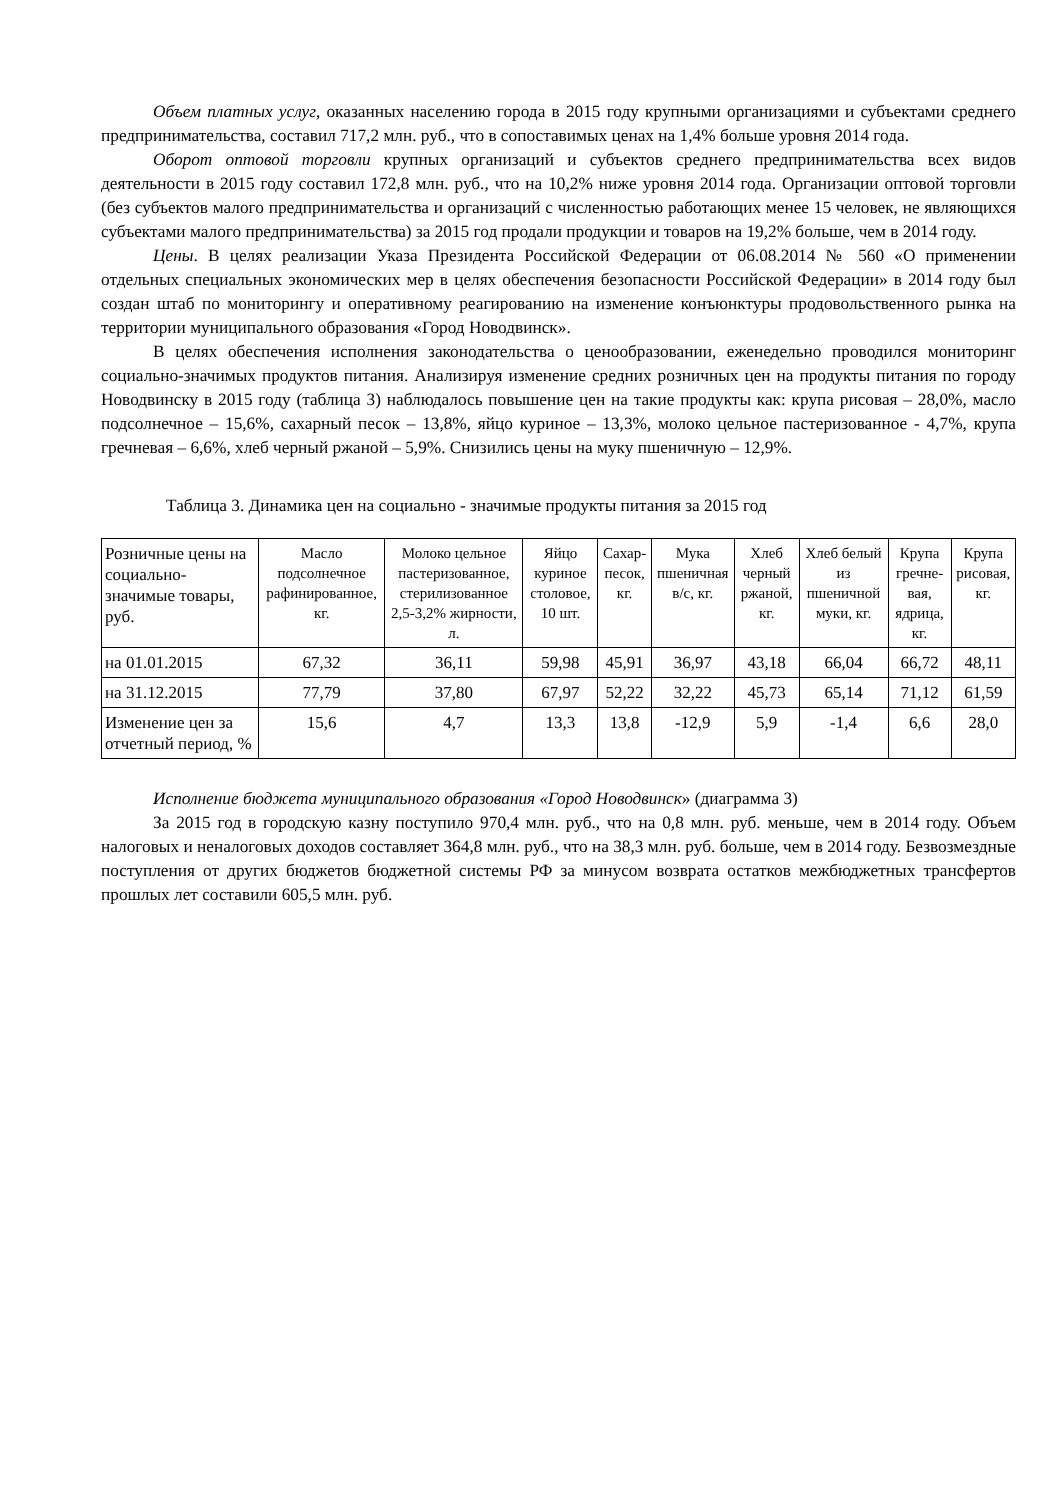Объем платных услуг, оказанных населению города в 2015 году крупными организациями и субъектами среднего предпринимательства, составил 717,2 млн. руб., что в сопоставимых ценах на 1,4% больше уровня 2014 года.
Оборот оптовой торговли крупных организаций и субъектов среднего предпринимательства всех видов деятельности в 2015 году составил 172,8 млн. руб., что на 10,2% ниже уровня 2014 года. Организации оптовой торговли (без субъектов малого предпринимательства и организаций с численностью работающих менее 15 человек, не являющихся субъектами малого предпринимательства) за 2015 год продали продукции и товаров на 19,2% больше, чем в 2014 году.
Цены. В целях реализации Указа Президента Российской Федерации от 06.08.2014 № 560 «О применении отдельных специальных экономических мер в целях обеспечения безопасности Российской Федерации» в 2014 году был создан штаб по мониторингу и оперативному реагированию на изменение конъюнктуры продовольственного рынка на территории муниципального образования «Город Новодвинск».
В целях обеспечения исполнения законодательства о ценообразовании, еженедельно проводился мониторинг социально-значимых продуктов питания. Анализируя изменение средних розничных цен на продукты питания по городу Новодвинску в 2015 году (таблица 3) наблюдалось повышение цен на такие продукты как: крупа рисовая – 28,0%, масло подсолнечное – 15,6%, сахарный песок – 13,8%, яйцо куриное – 13,3%, молоко цельное пастеризованное - 4,7%, крупа гречневая – 6,6%, хлеб черный ржаной – 5,9%. Снизились цены на муку пшеничную – 12,9%.
Таблица 3. Динамика цен на социально - значимые продукты питания за 2015 год
| Розничные цены на социально-значимые товары, руб. | Масло подсолнечное рафинированное, кг. | Молоко цельное пастеризованное, стерилизованное 2,5-3,2% жирности, л. | Яйцо куриное столовое, 10 шт. | Сахар-песок, кг. | Мука пшеничная в/с, кг. | Хлеб черный ржаной, кг. | Хлеб белый из пшеничной муки, кг. | Крупа гречне-вая, ядрица, кг. | Крупа рисовая, кг. |
| --- | --- | --- | --- | --- | --- | --- | --- | --- | --- |
| на 01.01.2015 | 67,32 | 36,11 | 59,98 | 45,91 | 36,97 | 43,18 | 66,04 | 66,72 | 48,11 |
| на 31.12.2015 | 77,79 | 37,80 | 67,97 | 52,22 | 32,22 | 45,73 | 65,14 | 71,12 | 61,59 |
| Изменение цен за отчетный период, % | 15,6 | 4,7 | 13,3 | 13,8 | -12,9 | 5,9 | -1,4 | 6,6 | 28,0 |
Исполнение бюджета муниципального образования «Город Новодвинск» (диаграмма 3)
За 2015 год в городскую казну поступило 970,4 млн. руб., что на 0,8 млн. руб. меньше, чем в 2014 году. Объем налоговых и неналоговых доходов составляет 364,8 млн. руб., что на 38,3 млн. руб. больше, чем в 2014 году. Безвозмездные поступления от других бюджетов бюджетной системы РФ за минусом возврата остатков межбюджетных трансфертов прошлых лет составили 605,5 млн. руб.